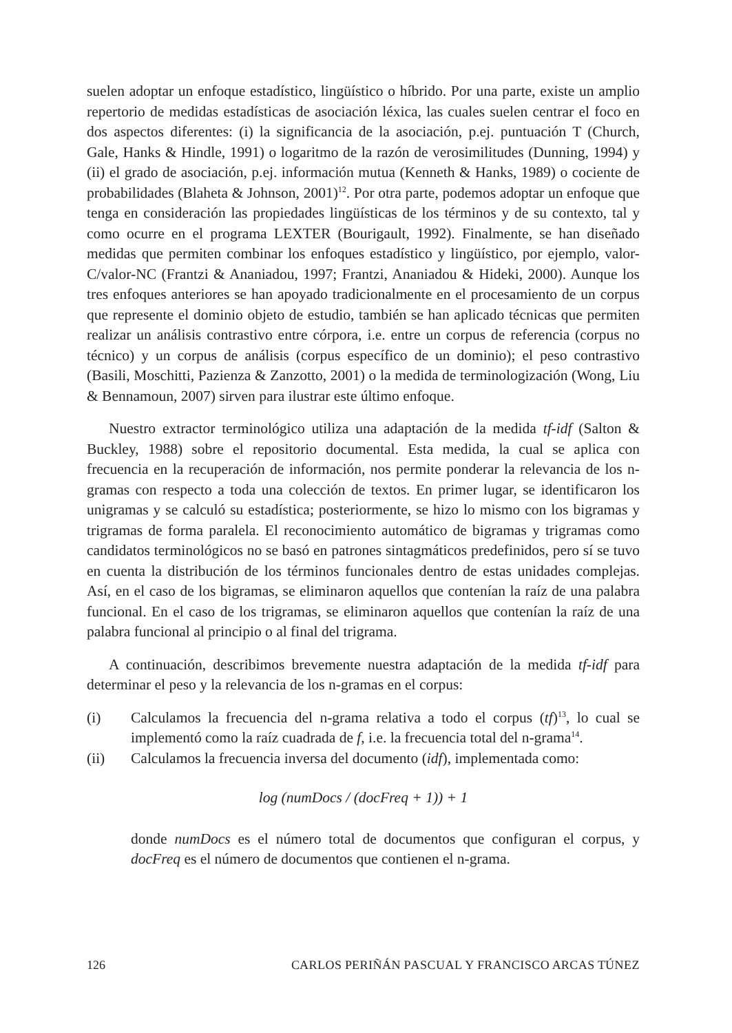suelen adoptar un enfoque estadístico, lingüístico o híbrido. Por una parte, existe un amplio repertorio de medidas estadísticas de asociación léxica, las cuales suelen centrar el foco en dos aspectos diferentes: (i) la significancia de la asociación, p.ej. puntuación T (Church, Gale, Hanks & Hindle, 1991) o logaritmo de la razón de verosimilitudes (Dunning, 1994) y (ii) el grado de asociación, p.ej. información mutua (Kenneth & Hanks, 1989) o cociente de probabilidades (Blaheta & Johnson, 2001)<sup>12</sup>. Por otra parte, podemos adoptar un enfoque que tenga en consideración las propiedades lingüísticas de los términos y de su contexto, tal y como ocurre en el programa LEXTER (Bourigault, 1992). Finalmente, se han diseñado medidas que permiten combinar los enfoques estadístico y lingüístico, por ejemplo, valor-C/valor-NC (Frantzi & Ananiadou, 1997; Frantzi, Ananiadou & Hideki, 2000). Aunque los tres enfoques anteriores se han apoyado tradicionalmente en el procesamiento de un corpus que represente el dominio objeto de estudio, también se han aplicado técnicas que permiten realizar un análisis contrastivo entre córpora, i.e. entre un corpus de referencia (corpus no técnico) y un corpus de análisis (corpus específico de un dominio); el peso contrastivo (Basili, Moschitti, Pazienza & Zanzotto, 2001) o la medida de terminologización (Wong, Liu & Bennamoun, 2007) sirven para ilustrar este último enfoque.
Nuestro extractor terminológico utiliza una adaptación de la medida tf-idf (Salton & Buckley, 1988) sobre el repositorio documental. Esta medida, la cual se aplica con frecuencia en la recuperación de información, nos permite ponderar la relevancia de los n-gramas con respecto a toda una colección de textos. En primer lugar, se identificaron los unigramas y se calculó su estadística; posteriormente, se hizo lo mismo con los bigramas y trigramas de forma paralela. El reconocimiento automático de bigramas y trigramas como candidatos terminológicos no se basó en patrones sintagmáticos predefinidos, pero sí se tuvo en cuenta la distribución de los términos funcionales dentro de estas unidades complejas. Así, en el caso de los bigramas, se eliminaron aquellos que contenían la raíz de una palabra funcional. En el caso de los trigramas, se eliminaron aquellos que contenían la raíz de una palabra funcional al principio o al final del trigrama.
A continuación, describimos brevemente nuestra adaptación de la medida tf-idf para determinar el peso y la relevancia de los n-gramas en el corpus:
(i) Calculamos la frecuencia del n-grama relativa a todo el corpus (tf)<sup>13</sup>, lo cual se implementó como la raíz cuadrada de f, i.e. la frecuencia total del n-grama<sup>14</sup>.
(ii) Calculamos la frecuencia inversa del documento (idf), implementada como:
log (numDocs / (docFreq + 1)) + 1
donde numDocs es el número total de documentos que configuran el corpus, y docFreq es el número de documentos que contienen el n-grama.
126 CARLOS PERIÑÁN PASCUAL Y FRANCISCO ARCAS TÚNEZ